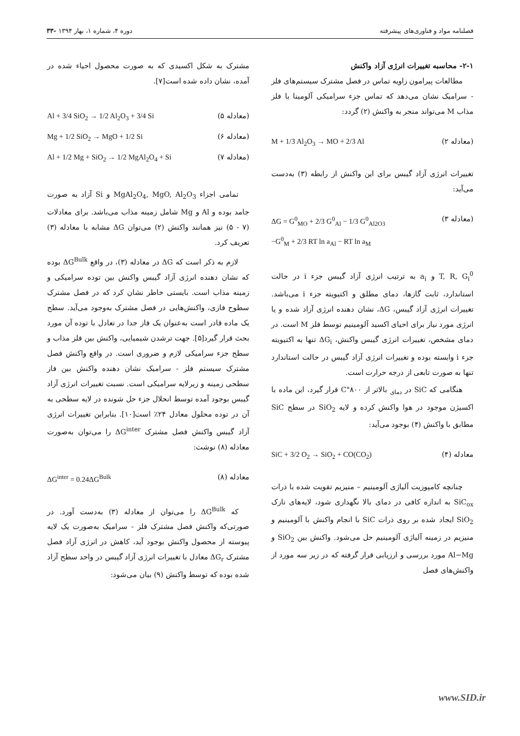فصلنامه مواد و فناوری‌های پیشرفته دوره ۴، شماره ۱، بهار ۱۳۹۴ -۳۳
۲-۱- محاسبه تغییرات انرژی آزاد واکنش
مطالعات پیرامون زاویه تماس در فصل مشترک سیستم‌های فلز - سرامیک نشان می‌دهد که تماس جزء سرامیکی آلومینا با فلز مذاب M می‌تواند منجر به واکنش (۲) گردد:
(معادله ۲) M + 1/3 Al<sub>2</sub>O<sub>3</sub> → MO + 2/3 Al
تغییرات انرژی آزاد گیبس برای این واکنش از رابطه (۳) به‌دست می‌آید:
(معادله ۳) ΔG = G<sup>0</sup><sub>MO</sub> + 2/3 G<sup>0</sup><sub>Al</sub> − 1/3 G<sup>0</sup><sub>Al2O3</sub>
−G<sup>0</sup><sub>M</sub> + 2/3 RT ln a<sub>Al</sub> − RT ln a<sub>M</sub>
T, R, G<sub>i</sub><sup>0</sup> و a<sub>i</sub> به ترتیب انرژی آزاد گیبس جزء i در حالت استاندارد، ثابت گازها، دمای مطلق و اکتیویته جزء i می‌باشد. تغییرات انرژی آزاد گیبس، ΔG، نشان دهنده انرژی آزاد شده و یا انرژی مورد نیاز برای احیای اکسید آلومینیم توسط فلز M است. در دمای مشخص، تغییرات انرژی گیبس واکنش، ΔG<sub>i</sub> تنها به اکتیویته جزء i وابسته بوده و تغییرات انرژی آزاد گیبس در حالت استاندارد تنها به صورت تابعی از درجه حرارت است.
هنگامی که SiC در <sub>دمای</sub> بالاتر از ۸۰۰°C قرار گیرد، این ماده با اکسیژن موجود در هوا واکنش کرده و لایه SiO<sub>2</sub> در سطح SiC مطابق با واکنش (۴) بوجود می‌آید:
معادله (۴) SiC + 3/2 O<sub>2</sub> → SiO<sub>2</sub> + CO(CO<sub>2</sub>)
چنانچه کامپوزیت آلیاژی آلومینیم – منیزیم تقویت شده با ذرات SiC<sub>ox</sub> به اندازه کافی در دمای بالا نگهداری شود، لایه‌های نازک SiO<sub>2</sub> ایجاد شده بر روی ذرات SiC با انجام واکنش با آلومینیم و منیزیم در زمینه آلیاژی آلومینیم حل می‌شود. واکنش بین SiO<sub>2</sub> و Al−Mg مورد بررسی و ارزیابی قرار گرفته که در زیر سه مورد از واکنش‌های فصل
مشترک به شکل اکسیدی که به صورت محصول احیاء شده در آمده، نشان داده شده است[۷].
(معادله ۵) Al + 3/4 SiO<sub>2</sub> → 1/2 Al<sub>2</sub>O<sub>3</sub> + 3/4 Si
(معادله ۶) Mg + 1/2 SiO<sub>2</sub> → MgO + 1/2 Si
(معادله ۷) Al + 1/2 Mg + SiO<sub>2</sub> → 1/2 MgAl<sub>2</sub>O<sub>4</sub> + Si
تمامی اجزاء MgAl<sub>2</sub>O<sub>4</sub>, MgO, Al<sub>2</sub>O<sub>3</sub> و Si آزاد به صورت جامد بوده و Al و Mg شامل زمینه مذاب می‌باشد. برای معادلات (۷ - ۵) نیز همانند واکنش (۲) می‌توان ΔG مشابه با معادله (۳) تعریف کرد.
لازم به ذکر است که ΔG در معادله (۳)، در واقع ΔG<sup>Bulk</sup> بوده که نشان دهنده انرژی آزاد گیبس واکنش بین توده سرامیکی و زمینه مذاب است. بایستی خاطر نشان کرد که در فصل مشترک سطوح فازی، واکنش‌هایی در فصل مشترک به‌وجود می‌آید. سطح یک ماده قادر است به‌عنوان یک فاز جدا در تعادل با توده آن مورد بحث قرار گیرد[۵]. جهت ترشدن شیمیایی، واکنش بین فلز مذاب و سطح جزء سرامیکی لازم و ضروری است. در واقع واکنش فصل مشترک سیستم فلز - سرامیک نشان دهنده واکنش بین فاز سطحی زمینه و زیرلایه سرامیکی است. نسبت تغییرات انرژی آزاد گیبس بوجود آمده توسط انحلال جزء حل شونده در لایه سطحی به آن در توده محلول معادل ۲۴٪ است[۱۰]. بنابراین تغییرات انرژی آزاد گیبس واکنش فصل مشترک ΔG<sup>inter</sup> را می‌توان به‌صورت معادله (۸) نوشت:
معادله (۸) ΔG<sup>inter</sup> = 0.24ΔG<sup>Bulk</sup>
که ΔG<sup>Bulk</sup> را می‌توان از معادله (۳) به‌دست آورد. در صورتی‌که واکنش فصل مشترک فلز - سرامیک به‌صورت یک لایه پیوسته از محصول واکنش بوجود آید، کاهش در انرژی آزاد فصل مشترک ΔG<sub>r</sub> معادل با تغییرات انرژی آزاد گیبس در واحد سطح آزاد شده بوده که توسط واکنش (۹) بیان می‌شود:
www.SID.ir